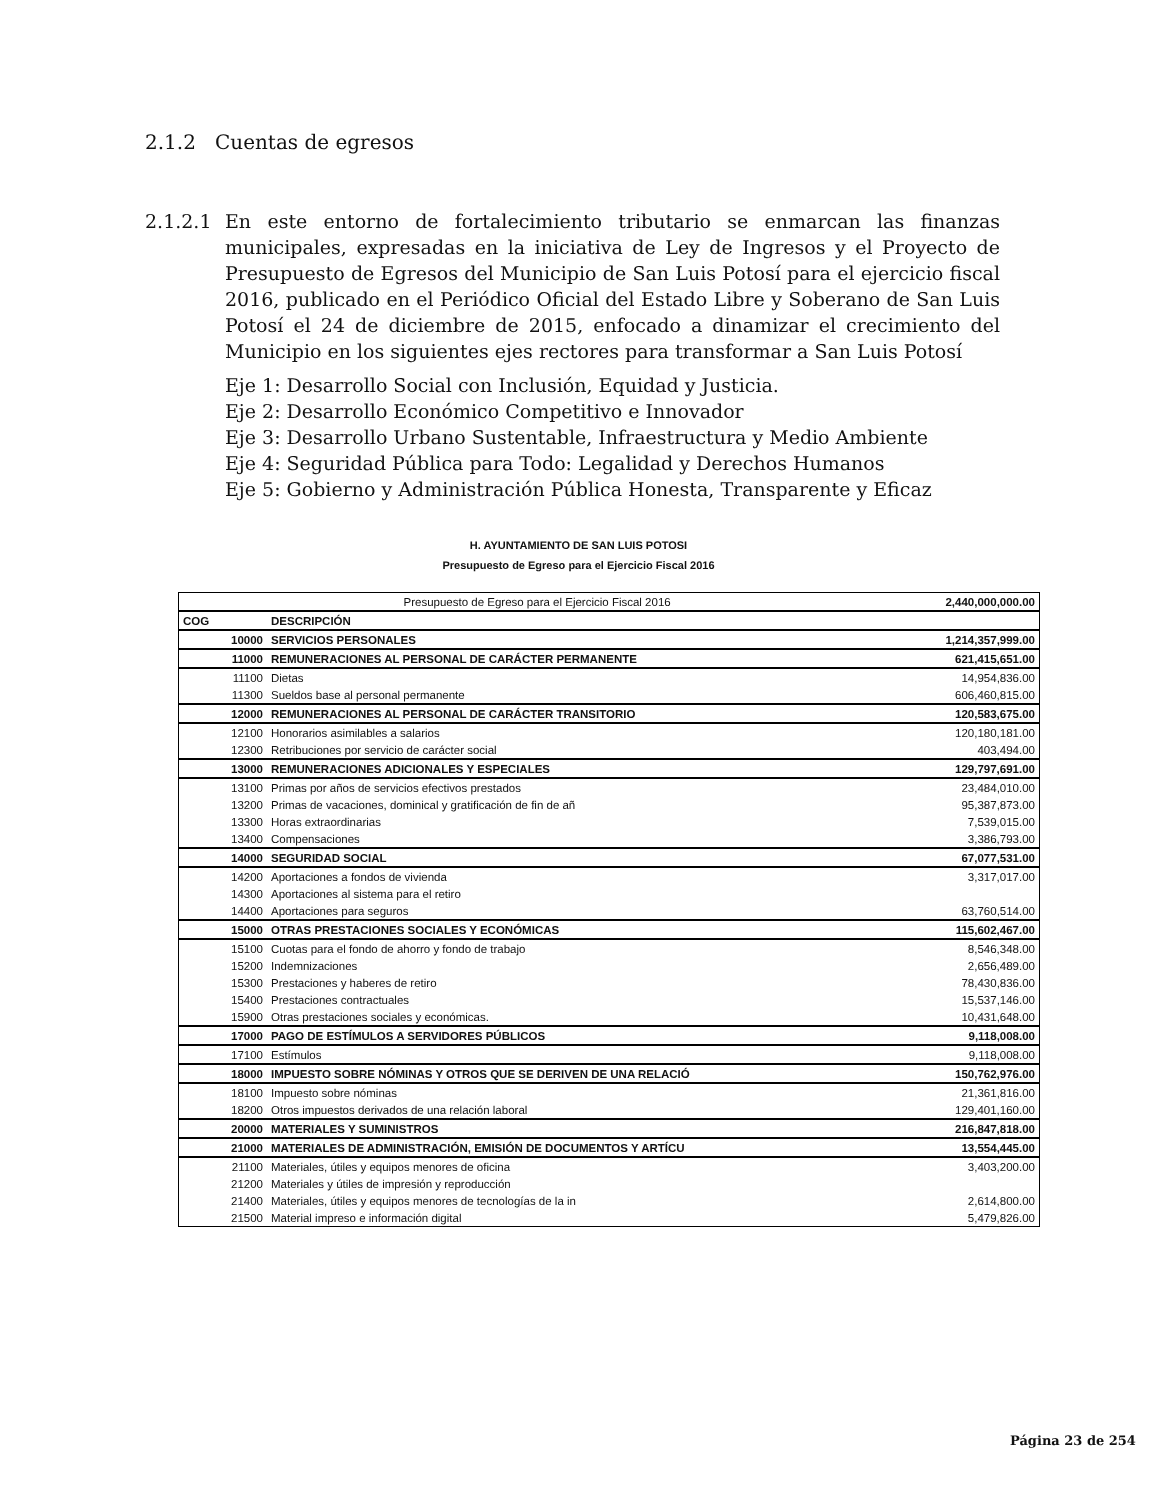2.1.2 Cuentas de egresos
2.1.2.1
En este entorno de fortalecimiento tributario se enmarcan las finanzas municipales, expresadas en la iniciativa de Ley de Ingresos y el Proyecto de Presupuesto de Egresos del Municipio de San Luis Potosí para el ejercicio fiscal 2016, publicado en el Periódico Oficial del Estado Libre y Soberano de San Luis Potosí el 24 de diciembre de 2015, enfocado a dinamizar el crecimiento del Municipio en los siguientes ejes rectores para transformar a San Luis Potosí
Eje 1: Desarrollo Social con Inclusión, Equidad y Justicia.
Eje 2: Desarrollo Económico Competitivo e Innovador
Eje 3: Desarrollo Urbano Sustentable, Infraestructura y Medio Ambiente
Eje 4: Seguridad Pública para Todo: Legalidad y Derechos Humanos
Eje 5: Gobierno y Administración Pública Honesta, Transparente y Eficaz
H. AYUNTAMIENTO DE SAN LUIS POTOSI
Presupuesto de Egreso para el Ejercicio Fiscal 2016
| Presupuesto de Egreso para el Ejercicio Fiscal 2016 | | 2,440,000,000.00 |
| COG | DESCRIPCIÓN | |
| 10000 | SERVICIOS PERSONALES | 1,214,357,999.00 |
| 11000 | REMUNERACIONES AL PERSONAL DE CARÁCTER PERMANENTE | 621,415,651.00 |
| 11100 | Dietas | 14,954,836.00 |
| 11300 | Sueldos base al personal permanente | 606,460,815.00 |
| 12000 | REMUNERACIONES AL PERSONAL DE CARÁCTER TRANSITORIO | 120,583,675.00 |
| 12100 | Honorarios asimilables a salarios | 120,180,181.00 |
| 12300 | Retribuciones por servicio de carácter social | 403,494.00 |
| 13000 | REMUNERACIONES ADICIONALES Y ESPECIALES | 129,797,691.00 |
| 13100 | Primas por años de servicios efectivos prestados | 23,484,010.00 |
| 13200 | Primas de vacaciones, dominical y gratificación de fin de añ | 95,387,873.00 |
| 13300 | Horas extraordinarias | 7,539,015.00 |
| 13400 | Compensaciones | 3,386,793.00 |
| 14000 | SEGURIDAD SOCIAL | 67,077,531.00 |
| 14200 | Aportaciones a fondos de vivienda | 3,317,017.00 |
| 14300 | Aportaciones al sistema para el retiro | |
| 14400 | Aportaciones para seguros | 63,760,514.00 |
| 15000 | OTRAS PRESTACIONES SOCIALES Y ECONÓMICAS | 115,602,467.00 |
| 15100 | Cuotas para el fondo de ahorro y fondo de trabajo | 8,546,348.00 |
| 15200 | Indemnizaciones | 2,656,489.00 |
| 15300 | Prestaciones y haberes de retiro | 78,430,836.00 |
| 15400 | Prestaciones contractuales | 15,537,146.00 |
| 15900 | Otras prestaciones sociales y económicas. | 10,431,648.00 |
| 17000 | PAGO DE ESTÍMULOS A SERVIDORES PÚBLICOS | 9,118,008.00 |
| 17100 | Estímulos | 9,118,008.00 |
| 18000 | IMPUESTO SOBRE NÓMINAS Y OTROS QUE SE DERIVEN DE UNA RELACIÓ | 150,762,976.00 |
| 18100 | Impuesto sobre nóminas | 21,361,816.00 |
| 18200 | Otros impuestos derivados de una relación laboral | 129,401,160.00 |
| 20000 | MATERIALES Y SUMINISTROS | 216,847,818.00 |
| 21000 | MATERIALES DE ADMINISTRACIÓN, EMISIÓN DE DOCUMENTOS Y ARTÍCU | 13,554,445.00 |
| 21100 | Materiales, útiles y equipos menores de oficina | 3,403,200.00 |
| 21200 | Materiales y útiles de impresión y reproducción | |
| 21400 | Materiales, útiles y equipos menores de tecnologías de la in | 2,614,800.00 |
| 21500 | Material impreso e información digital | 5,479,826.00 |
Página 23 de 254